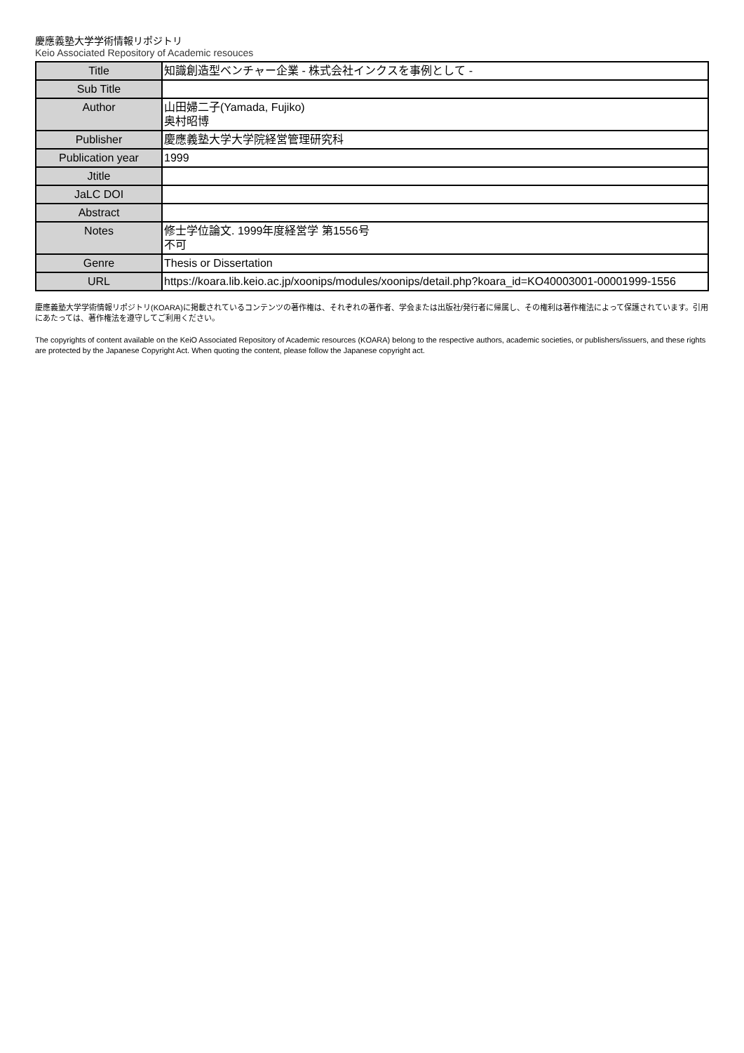慶應義塾大学学術情報リポジトリ
Keio Associated Repository of Academic resouces
| Title | 知識創造型ベンチャー企業 - 株式会社インクスを事例として - |
| Sub Title | |
| Author | 山田婦二子(Yamada, Fujiko) 奥村昭博 |
| Publisher | 慶應義塾大学大学院経営管理研究科 |
| Publication year | 1999 |
| Jtitle | |
| JaLC DOI | |
| Abstract | |
| Notes | 修士学位論文. 1999年度経営学 第1556号 不可 |
| Genre | Thesis or Dissertation |
| URL | https://koara.lib.keio.ac.jp/xoonips/modules/xoonips/detail.php?koara_id=KO40003001-00001999-1556 |
慶應義塾大学学術情報リポジトリ(KOARA)に掲載されているコンテンツの著作権は、それぞれの著作者、学会または出版社/発行者に帰属し、その権利は著作権法によって保護されています。引用にあたっては、著作権法を遵守してご利用ください。
The copyrights of content available on the KeiO Associated Repository of Academic resources (KOARA) belong to the respective authors, academic societies, or publishers/issuers, and these rights are protected by the Japanese Copyright Act. When quoting the content, please follow the Japanese copyright act.